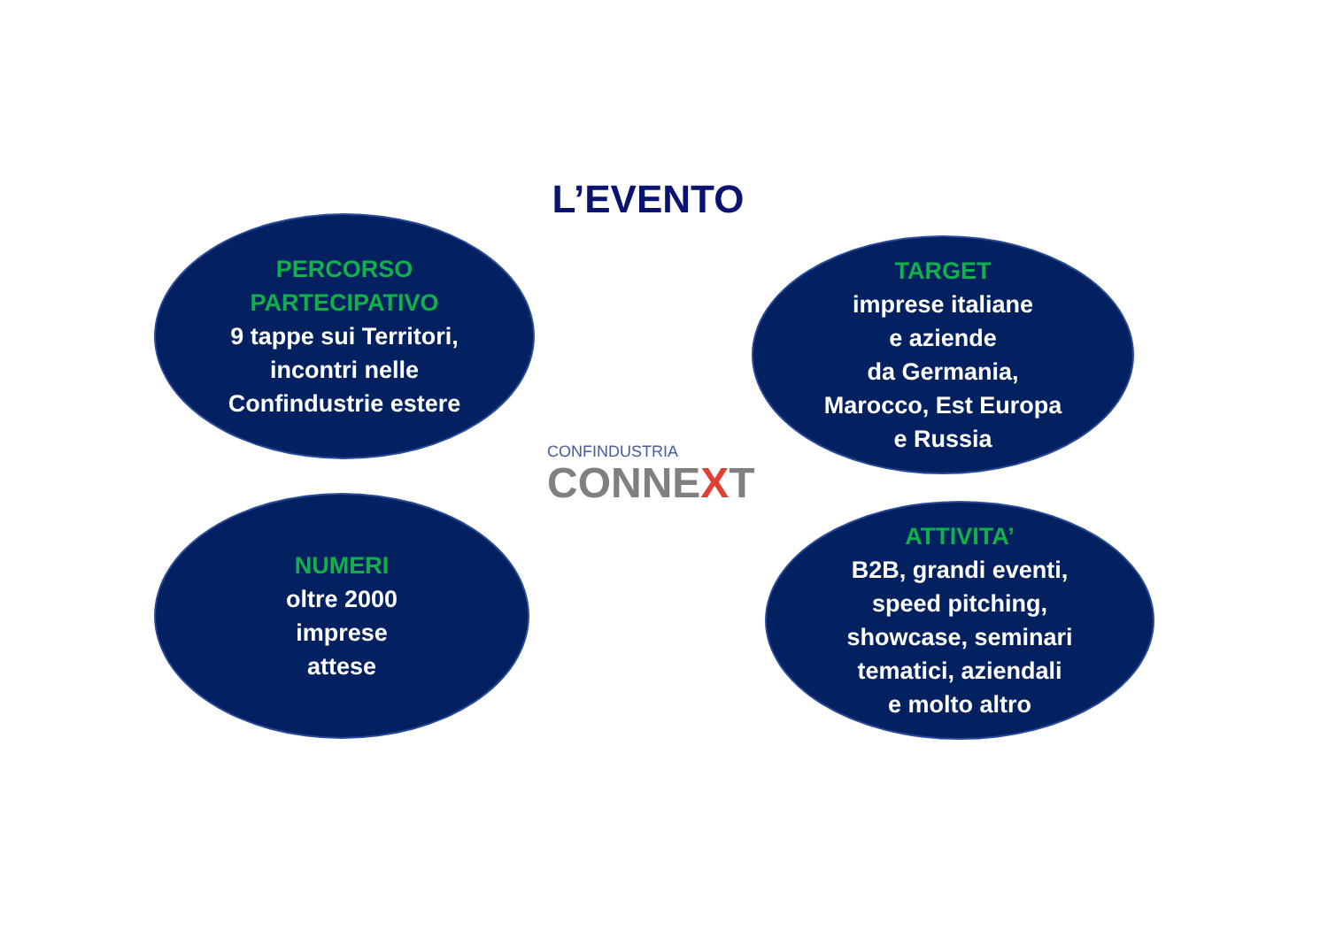L’EVENTO
PERCORSO
PARTECIPATIVO
9 tappe sui Territori,
incontri nelle
Confindustrie estere
TARGET
imprese italiane
e aziende
da Germania,
Marocco, Est Europa
e Russia
CONFINDUSTRIA
CONNEXT
NUMERI
oltre 2000
imprese
attese
ATTIVITA’
B2B, grandi eventi,
speed pitching,
showcase, seminari
tematici, aziendali
e molto altro